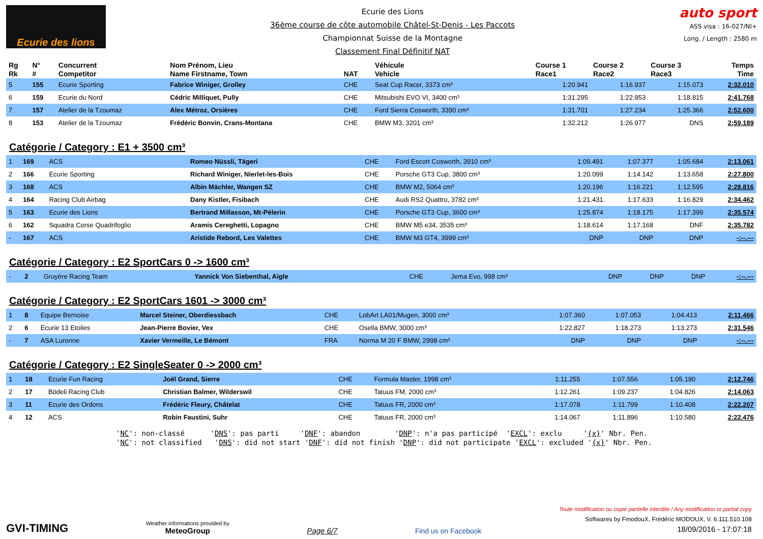Ecurie des lions
Ecurie des Lions
36ème course de côte automobile Châtel-St-Denis - Les Paccots
Championnat Suisse de la Montagne
Classement Final Définitif NAT
auto sport
ASS visa : 16-027/NI+
Long. / Length : 2580 m
| Rg Rk | N° # | Concurrent Competitor | Nom Prénom, Lieu Name Firstname, Town | NAT | Véhicule Vehicle | Course 1 Race1 | Course 2 Race2 | Course 3 Race3 | Temps Time |
| --- | --- | --- | --- | --- | --- | --- | --- | --- | --- |
| 5 | 155 | Ecurie Sporting | Fabrice Winiger, Grolley | CHE | Seat Cup Racer, 3373 cm³ | 1:20.941 | 1:16.937 | 1:15.073 | 2:32.010 |
| 6 | 159 | Ecurie du Nord | Cédric Milliquet, Pully | CHE | Mitsubishi EVO VI, 3400 cm³ | 1:31.295 | 1:22.953 | 1:18.815 | 2:41.768 |
| 7 | 157 | Atelier de la Tzoumaz | Alex Métroz, Orsières | CHE | Ford Sierra Cosworth, 3390 cm³ | 1:31.701 | 1:27.234 | 1:25.366 | 2:52.600 |
| 8 | 153 | Atelier de la Tzoumaz | Frédéric Bonvin, Crans-Montana | CHE | BMW M3, 3201 cm³ | 1:32.212 | 1:26.977 | DNS | 2:59.189 |
Catégorie / Category : E1 + 3500 cm³
| 1 | 169 | ACS | Romeo Nüssli, Tägeri | CHE | Ford Escort Cosworth, 3910 cm³ | 1:09.491 | 1:07.377 | 1:05.684 | 2:13.061 |
| 2 | 166 | Ecurie Sporting | Richard Winiger, Nierlet-les-Bois | CHE | Porsche GT3 Cup, 3800 cm³ | 1:20.099 | 1:14.142 | 1:13.658 | 2:27.800 |
| 3 | 168 | ACS | Albin Mächler, Wangen SZ | CHE | BMW M2, 5064 cm³ | 1:20.196 | 1:16.221 | 1:12.595 | 2:28.816 |
| 4 | 164 | Racing Club Airbag | Dany Kistler, Fisibach | CHE | Audi RS2 Quattro, 3782 cm³ | 1:21.431 | 1:17.633 | 1:16.829 | 2:34.462 |
| 5 | 163 | Ecurie des Lions | Bertrand Millasson, Mt-Pèlerin | CHE | Porsche GT3 Cup, 3600 cm³ | 1:25.874 | 1:18.175 | 1:17.399 | 2:35.574 |
| 6 | 162 | Squadra Corse Quadrifoglio | Aramis Cereghetti, Lopagno | CHE | BMW M5 e34, 3535 cm³ | 1:18.614 | 1:17.168 | DNF | 2:35.782 |
| - | 167 | ACS | Aristide Rebord, Les Valettes | CHE | BMW M3 GT4, 3999 cm³ | DNP | DNP | DNP | -:--.--- |
Catégorie / Category : E2 SportCars 0 -> 1600 cm³
| - | 2 | Gruyère Racing Team | Yannick Von Siebenthal, Aigle | CHE | Jema Evo, 998 cm³ | DNP | DNP | DNP | -:--.--- |
Catégorie / Category : E2 SportCars 1601 -> 3000 cm³
| 1 | 8 | Equipe Bernoise | Marcel Steiner, Oberdiessbach | CHE | LobArt LA01/Mugen, 3000 cm³ | 1:07.360 | 1:07.053 | 1:04.413 | 2:11.466 |
| 2 | 6 | Ecurie 13 Etoiles | Jean-Pierre Bovier, Vex | CHE | Osella BMW, 3000 cm³ | 1:22.827 | 1:18.273 | 1:13.273 | 2:31.546 |
| - | 7 | ASA Luronne | Xavier Vermeille, Le Bémont | FRA | Norma M 20 F BMW, 2998 cm³ | DNP | DNP | DNP | -:--.--- |
Catégorie / Category : E2 SingleSeater 0 -> 2000 cm³
| 1 | 18 | Ecurie Fun Racing | Joël Grand, Sierre | CHE | Formula Master, 1998 cm³ | 1:11.255 | 1:07.556 | 1:05.190 | 2:12.746 |
| 2 | 17 | Bödeli Racing Club | Christian Balmer, Wilderswil | CHE | Tatuus FM, 2000 cm³ | 1:12.261 | 1:09.237 | 1:04.826 | 2:14.063 |
| 3 | 11 | Ecurie des Ordons | Frédéric Fleury, Châtelat | CHE | Tatuus FR, 2000 cm³ | 1:17.078 | 1:11.799 | 1:10.408 | 2:22.207 |
| 4 | 12 | ACS | Robin Faustini, Suhr | CHE | Tatuus FR, 2000 cm³ | 1:14.067 | 1:11.896 | 1:10.580 | 2:22.476 |
'NC': non-classé 'DNS': pas parti 'DNF': abandon 'DNP': n'a pas participé 'EXCL': exclu '{x}' Nbr. Pen. 'NC': not classified 'DNS': did not start 'DNF': did not finish 'DNP': did not participate 'EXCL': excluded '{x}' Nbr. Pen.
GVI-TIMING
Weather informations provided by
MeteoGroup
Page 6/7
Find us on Facebook
Toute modification ou copie partielle interdite / Any modification or partial copy
Softwares by FmodouX, Frédéric MODOUX, V. 6.111.510.108
18/09/2016 - 17:07:18